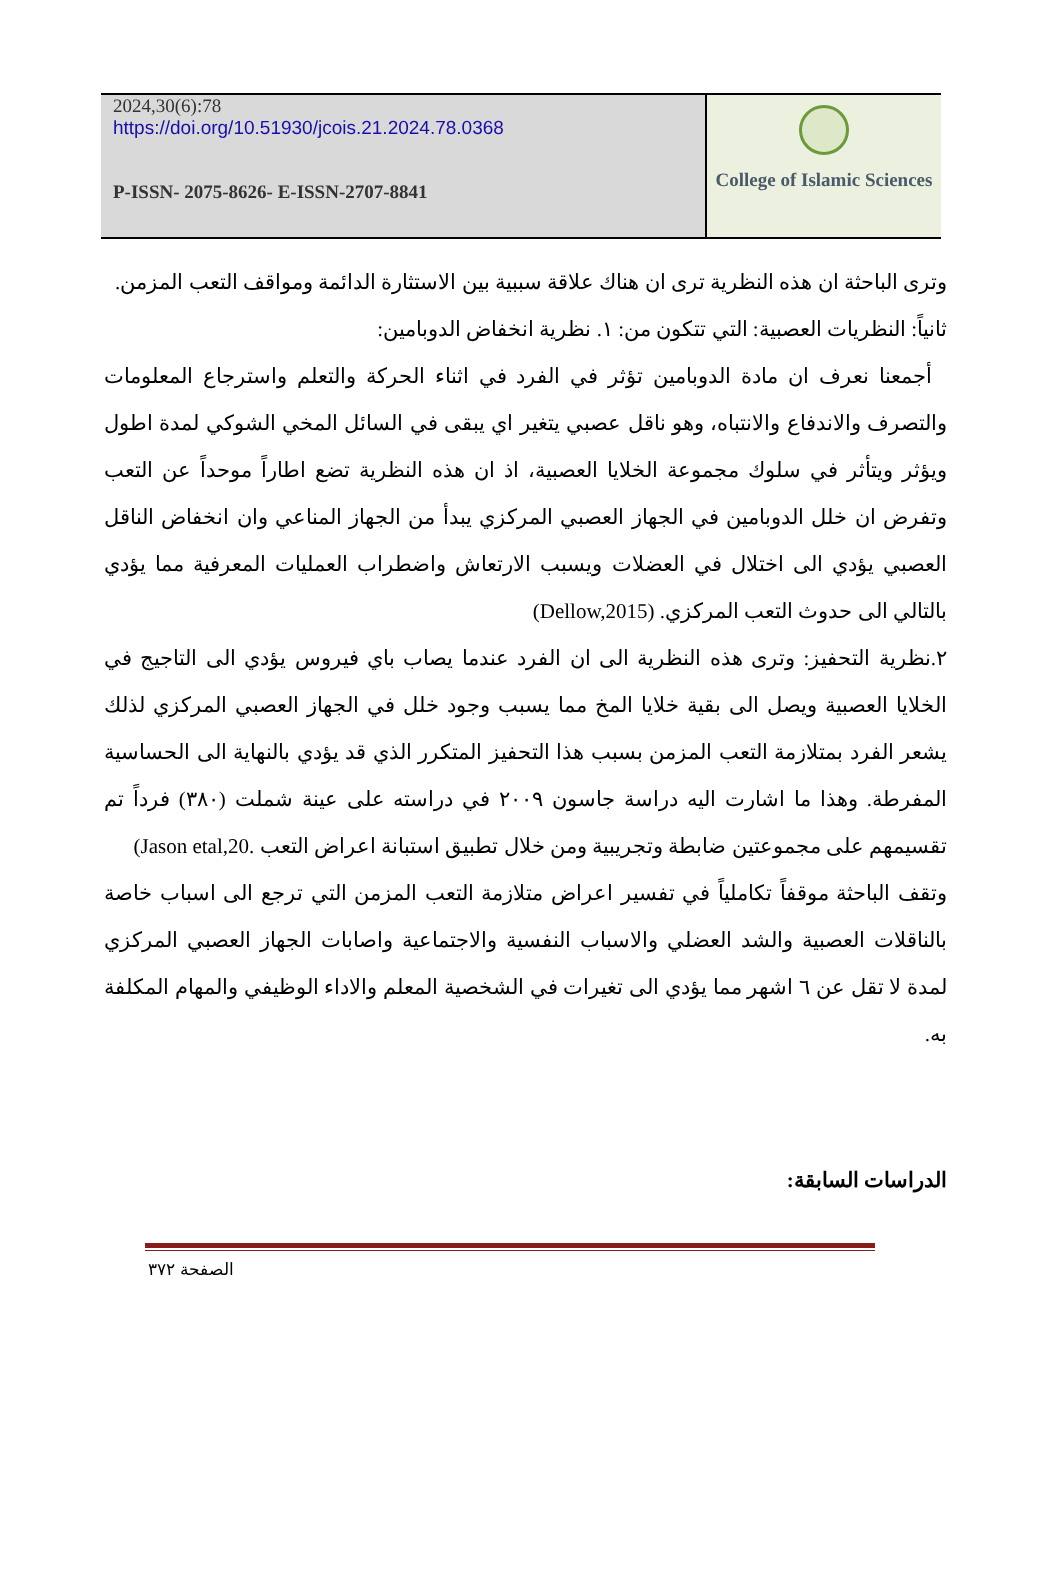2024,30(6):78
https://doi.org/10.51930/jcois.21.2024.78.0368
P-ISSN- 2075-8626- E-ISSN-2707-8841
College of Islamic Sciences
وترى الباحثة ان هذه النظرية ترى ان هناك علاقة سببية بين الاستثارة الدائمة ومواقف التعب المزمن.
ثانياً: النظريات العصبية: التي تتكون من: ١. نظرية انخفاض الدوبامين:
أجمعنا نعرف ان مادة الدوبامين تؤثر في الفرد في اثناء الحركة والتعلم واسترجاع المعلومات والتصرف والاندفاع والانتباه، وهو ناقل عصبي يتغير اي يبقى في السائل المخي الشوكي لمدة اطول ويؤثر ويتأثر في سلوك مجموعة الخلايا العصبية، اذ ان هذه النظرية تضع اطاراً موحداً عن التعب وتفرض ان خلل الدوبامين في الجهاز العصبي المركزي يبدأ من الجهاز المناعي وان انخفاض الناقل العصبي يؤدي الى اختلال في العضلات ويسبب الارتعاش واضطراب العمليات المعرفية مما يؤدي بالتالي الى حدوث التعب المركزي. (Dellow,2015)
٢.نظرية التحفيز: وترى هذه النظرية الى ان الفرد عندما يصاب باي فيروس يؤدي الى التاجيج في الخلايا العصبية ويصل الى بقية خلايا المخ مما يسبب وجود خلل في الجهاز العصبي المركزي لذلك يشعر الفرد بمتلازمة التعب المزمن بسبب هذا التحفيز المتكرر الذي قد يؤدي بالنهاية الى الحساسية المفرطة. وهذا ما اشارت اليه دراسة جاسون ٢٠٠٩ في دراسته على عينة شملت (٣٨٠) فرداً تم تقسيمهم على مجموعتين ضابطة وتجريبية ومن خلال تطبيق استبانة اعراض التعب .Jason etal,20)
وتقف الباحثة موقفاً تكاملياً في تفسير اعراض متلازمة التعب المزمن التي ترجع الى اسباب خاصة بالناقلات العصبية والشد العضلي والاسباب النفسية والاجتماعية واصابات الجهاز العصبي المركزي لمدة لا تقل عن ٦ اشهر مما يؤدي الى تغيرات في الشخصية المعلم والاداء الوظيفي والمهام المكلفة به.
الدراسات السابقة:
الصفحة ٣٧٢